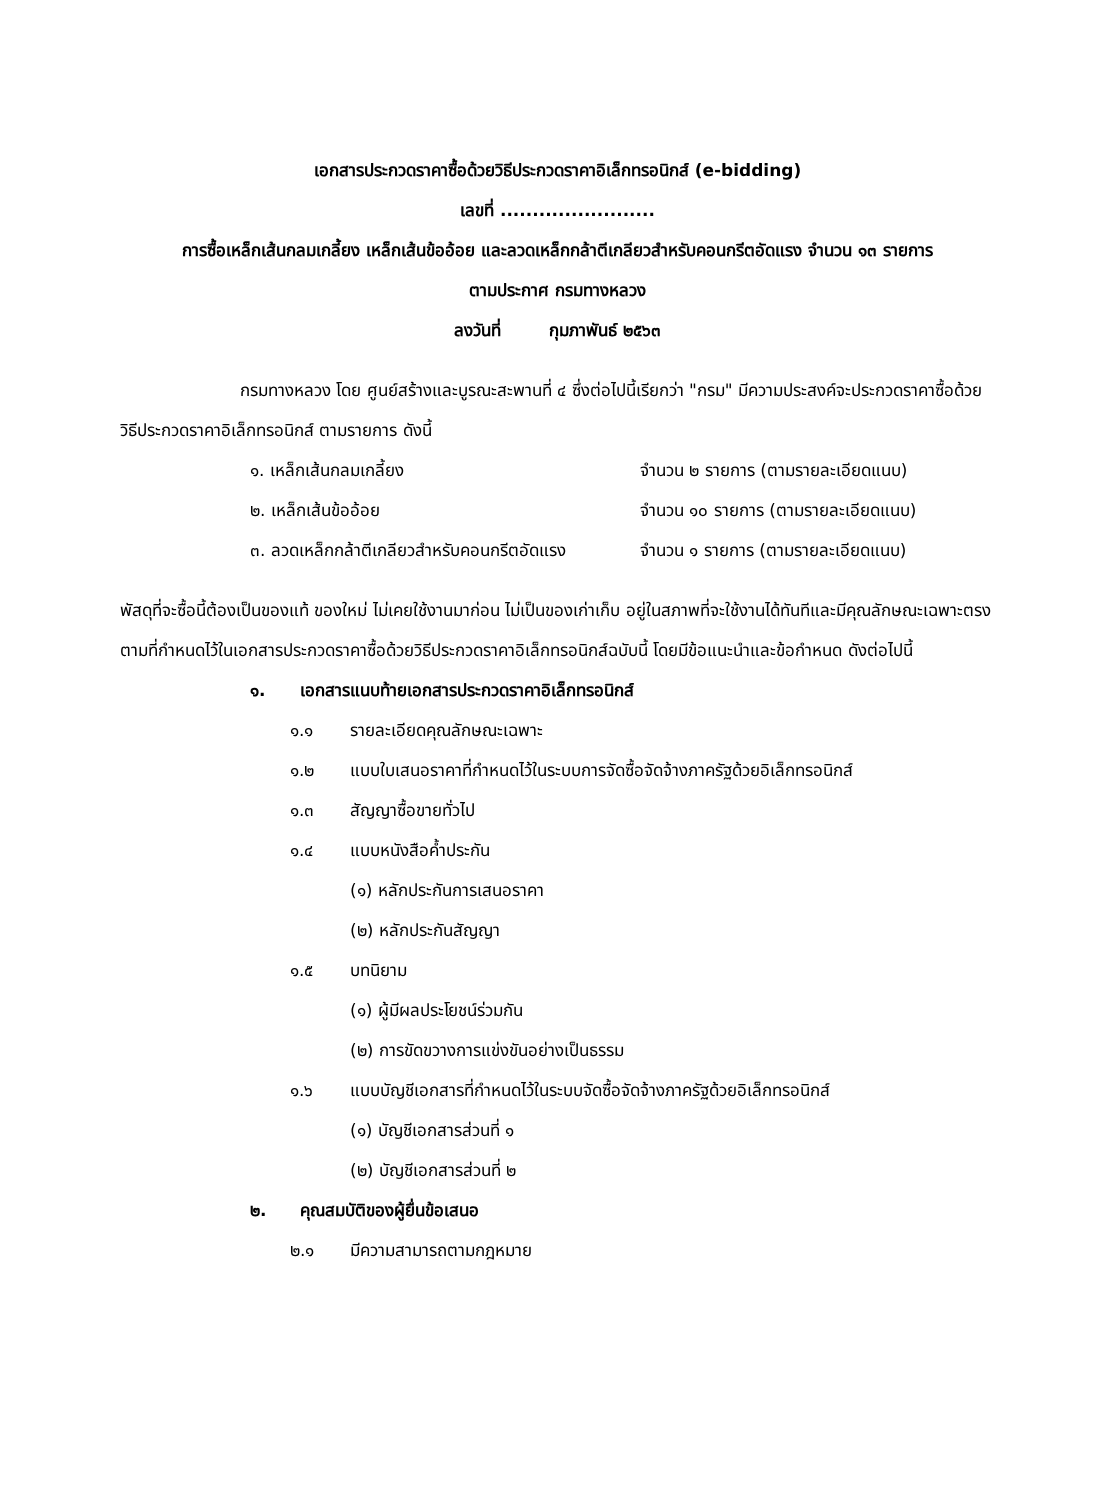เอกสารประกวดราคาซื้อด้วยวิธีประกวดราคาอิเล็กทรอนิกส์ (e-bidding)
เลขที่ ........................
การซื้อเหล็กเส้นกลมเกลี้ยง เหล็กเส้นข้ออ้อย และลวดเหล็กกล้าตีเกลียวสำหรับคอนกรีตอัดแรง จำนวน ๑๓ รายการ
ตามประกาศ กรมทางหลวง
ลงวันที่ กุมภาพันธ์ ๒๕๖๓
กรมทางหลวง โดย ศูนย์สร้างและบูรณะสะพานที่ ๔ ซึ่งต่อไปนี้เรียกว่า "กรม" มีความประสงค์จะประกวดราคาซื้อด้วยวิธีประกวดราคาอิเล็กทรอนิกส์ ตามรายการ ดังนี้
๑. เหล็กเส้นกลมเกลี้ยง จำนวน ๒ รายการ (ตามรายละเอียดแนบ)
๒. เหล็กเส้นข้ออ้อย จำนวน ๑๐ รายการ (ตามรายละเอียดแนบ)
๓. ลวดเหล็กกล้าตีเกลียวสำหรับคอนกรีตอัดแรง จำนวน ๑ รายการ (ตามรายละเอียดแนบ)
พัสดุที่จะซื้อนี้ต้องเป็นของแท้ ของใหม่ ไม่เคยใช้งานมาก่อน ไม่เป็นของเก่าเก็บ อยู่ในสภาพที่จะใช้งานได้ทันทีและมีคุณลักษณะเฉพาะตรงตามที่กำหนดไว้ในเอกสารประกวดราคาซื้อด้วยวิธีประกวดราคาอิเล็กทรอนิกส์ฉบับนี้ โดยมีข้อแนะนำและข้อกำหนด ดังต่อไปนี้
๑. เอกสารแนบท้ายเอกสารประกวดราคาอิเล็กทรอนิกส์
๑.๑ รายละเอียดคุณลักษณะเฉพาะ
๑.๒ แบบใบเสนอราคาที่กำหนดไว้ในระบบการจัดซื้อจัดจ้างภาครัฐด้วยอิเล็กทรอนิกส์
๑.๓ สัญญาซื้อขายทั่วไป
๑.๔ แบบหนังสือค้ำประกัน
(๑) หลักประกันการเสนอราคา
(๒) หลักประกันสัญญา
๑.๕ บทนิยาม
(๑) ผู้มีผลประโยชน์ร่วมกัน
(๒) การขัดขวางการแข่งขันอย่างเป็นธรรม
๑.๖ แบบบัญชีเอกสารที่กำหนดไว้ในระบบจัดซื้อจัดจ้างภาครัฐด้วยอิเล็กทรอนิกส์
(๑) บัญชีเอกสารส่วนที่ ๑
(๒) บัญชีเอกสารส่วนที่ ๒
๒. คุณสมบัติของผู้ยื่นข้อเสนอ
๒.๑ มีความสามารถตามกฎหมาย